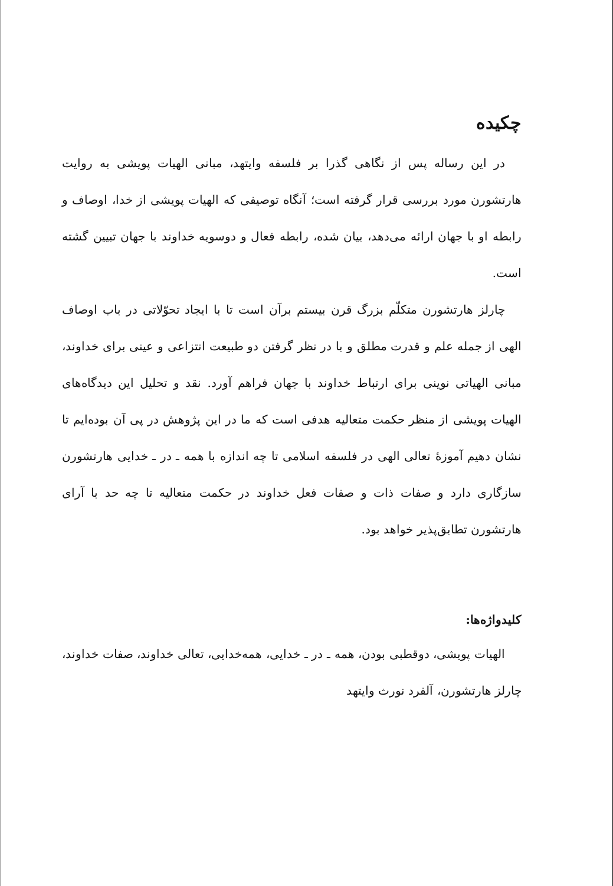چکیده
در این رساله پس از نگاهی گذرا بر فلسفه وایتهد، مبانی الهیات پویشی به روایت هارتشورن مورد بررسی قرار گرفته است؛ آنگاه توصیفی که الهیات پویشی از خدا، اوصاف و رابطه او با جهان ارائه می‌دهد، بیان شده، رابطه فعال و دوسویه خداوند با جهان تبیین گشته است.
چارلز هارتشورن متکلّم بزرگ قرن بیستم برآن است تا با ایجاد تحوّلاتی در باب اوصاف الهی از جمله علم و قدرت مطلق و با در نظر گرفتن دو طبیعت انتزاعی و عینی برای خداوند، مبانی الهیاتی نوینی برای ارتباط خداوند با جهان فراهم آورد. نقد و تحلیل این دیدگاه‌های الهیات پویشی از منظر حکمت متعالیه هدفی است که ما در این پژوهش در پی آن بوده‌ایم تا نشان دهیم آموزهٔ تعالی الهی در فلسفه اسلامی تا چه اندازه با همه ـ در ـ خدایی هارتشورن سازگاری دارد و صفات ذات و صفات فعل خداوند در حکمت متعالیه تا چه حد با آرای هارتشورن تطابق‌پذیر خواهد بود.
کلیدواژه‌ها:
الهیات پویشی، دوقطبی بودن، همه ـ در ـ خدایی، همه‌خدایی، تعالی خداوند، صفات خداوند، چارلز هارتشورن، آلفرد نورث وایتهد